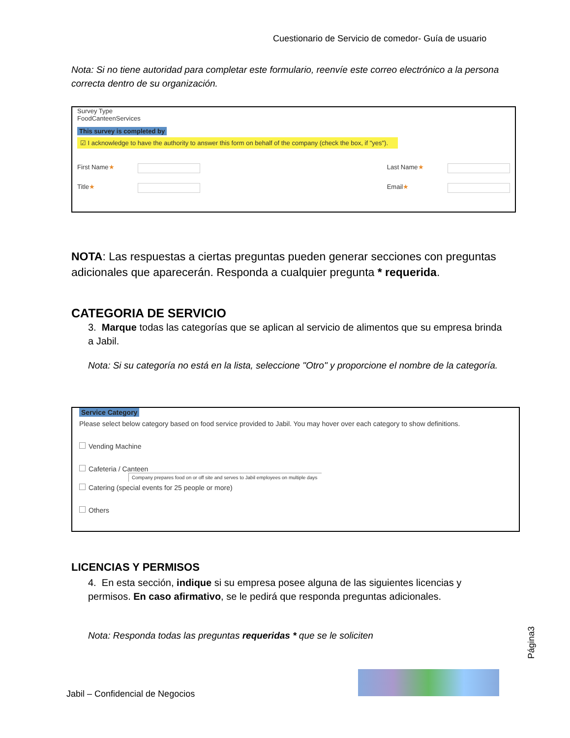Cuestionario de Servicio de comedor- Guía de usuario
Nota: Si no tiene autoridad para completar este formulario, reenvíe este correo electrónico a la persona correcta dentro de su organización.
Survey Type
FoodCanteenServices
This survey is completed by
☑ I acknowledge to have the authority to answer this form on behalf of the company (check the box, if "yes").
First Name★ Last Name★
Title★ Email★
NOTA: Las respuestas a ciertas preguntas pueden generar secciones con preguntas adicionales que aparecerán. Responda a cualquier pregunta * requerida.
CATEGORIA DE SERVICIO
3. Marque todas las categorías que se aplican al servicio de alimentos que su empresa brinda a Jabil.
Nota: Si su categoría no está en la lista, seleccione "Otro" y proporcione el nombre de la categoría.
Service Category
Please select below category based on food service provided to Jabil. You may hover over each category to show definitions.
Vending Machine
Cafeteria / Canteen
Company prepares food on or off site and serves to Jabil employees on multiple days
Catering (special events for 25 people or more)
Others
LICENCIAS Y PERMISOS
4. En esta sección, indique si su empresa posee alguna de las siguientes licencias y permisos. En caso afirmativo, se le pedirá que responda preguntas adicionales.
Nota: Responda todas las preguntas requeridas * que se le soliciten
Página3
Jabil – Confidencial de Negocios